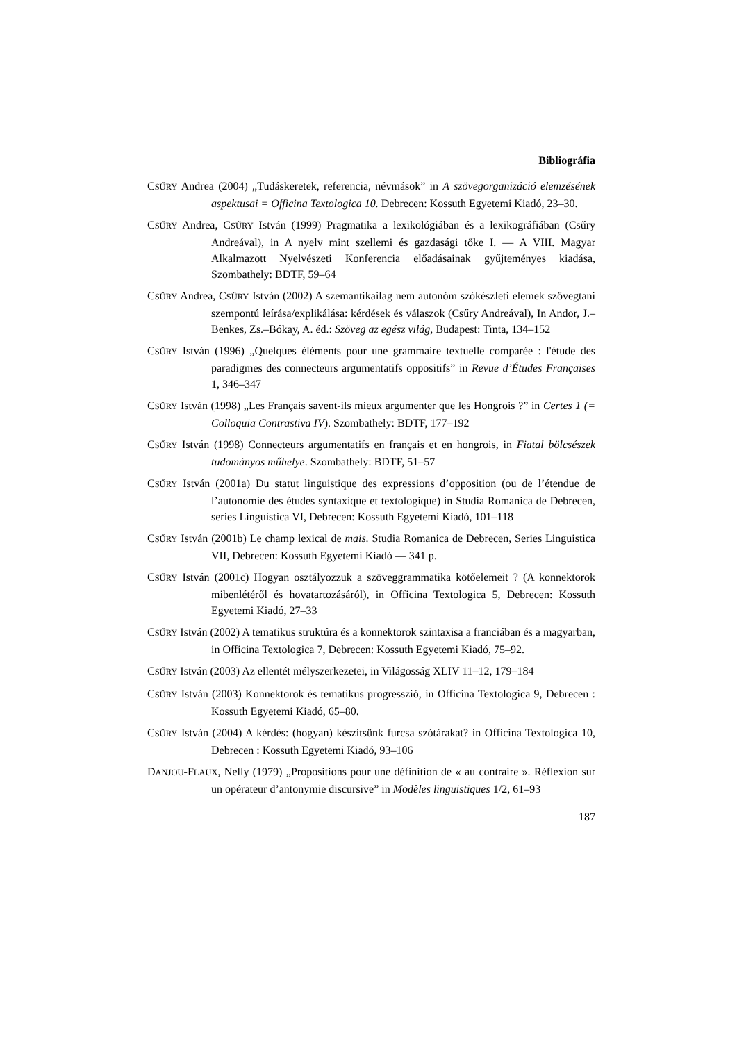Bibliográfia
CSŰRY Andrea (2004) „Tudáskeretek, referencia, névmások” in A szövegorganizáció elemzésének aspektusai = Officina Textologica 10. Debrecen: Kossuth Egyetemi Kiadó, 23–30.
CSŰRY Andrea, CSŰRY István (1999) Pragmatika a lexikológiában és a lexikográfiában (Csűry Andreával), in A nyelv mint szellemi és gazdasági tőke I. — A VIII. Magyar Alkalmazott Nyelvészeti Konferencia előadásainak gyűjteményes kiadása, Szombathely: BDTF, 59–64
CSŰRY Andrea, CSŰRY István (2002) A szemantikailag nem autonóm szókészleti elemek szövegtani szempontú leírása/explikálása: kérdések és válaszok (Csűry Andreával), In Andor, J.–Benkes, Zs.–Bókay, A. éd.: Szöveg az egész világ, Budapest: Tinta, 134–152
CSŰRY István (1996) „Quelques éléments pour une grammaire textuelle comparée : l'étude des paradigmes des connecteurs argumentatifs oppositifs” in Revue d’Études Françaises 1, 346–347
CSŰRY István (1998) „Les Français savent-ils mieux argumenter que les Hongrois ?” in Certes 1 (= Colloquia Contrastiva IV). Szombathely: BDTF, 177–192
CSŰRY István (1998) Connecteurs argumentatifs en français et en hongrois, in Fiatal bölcsészek tudományos műhelye. Szombathely: BDTF, 51–57
CSŰRY István (2001a) Du statut linguistique des expressions d’opposition (ou de l’étendue de l’autonomie des études syntaxique et textologique) in Studia Romanica de Debrecen, series Linguistica VI, Debrecen: Kossuth Egyetemi Kiadó, 101–118
CSŰRY István (2001b) Le champ lexical de mais. Studia Romanica de Debrecen, Series Linguistica VII, Debrecen: Kossuth Egyetemi Kiadó — 341 p.
CSŰRY István (2001c) Hogyan osztályozzuk a szöveggrammatika kötőelemeit ? (A konnektorok mibenlétéről és hovatartozásáról), in Officina Textologica 5, Debrecen: Kossuth Egyetemi Kiadó, 27–33
CSŰRY István (2002) A tematikus struktúra és a konnektorok szintaxisa a franciában és a magyarban, in Officina Textologica 7, Debrecen: Kossuth Egyetemi Kiadó, 75–92.
CSŰRY István (2003) Az ellentét mélyszerkezetei, in Világosság XLIV 11–12, 179–184
CSŰRY István (2003) Konnektorok és tematikus progresszió, in Officina Textologica 9, Debrecen : Kossuth Egyetemi Kiadó, 65–80.
CSŰRY István (2004) A kérdés: (hogyan) készítsünk furcsa szótárakat? in Officina Textologica 10, Debrecen : Kossuth Egyetemi Kiadó, 93–106
DANJOU-FLAUX, Nelly (1979) „Propositions pour une définition de « au contraire ». Réflexion sur un opérateur d’antonymie discursive” in Modèles linguistiques 1/2, 61–93
187